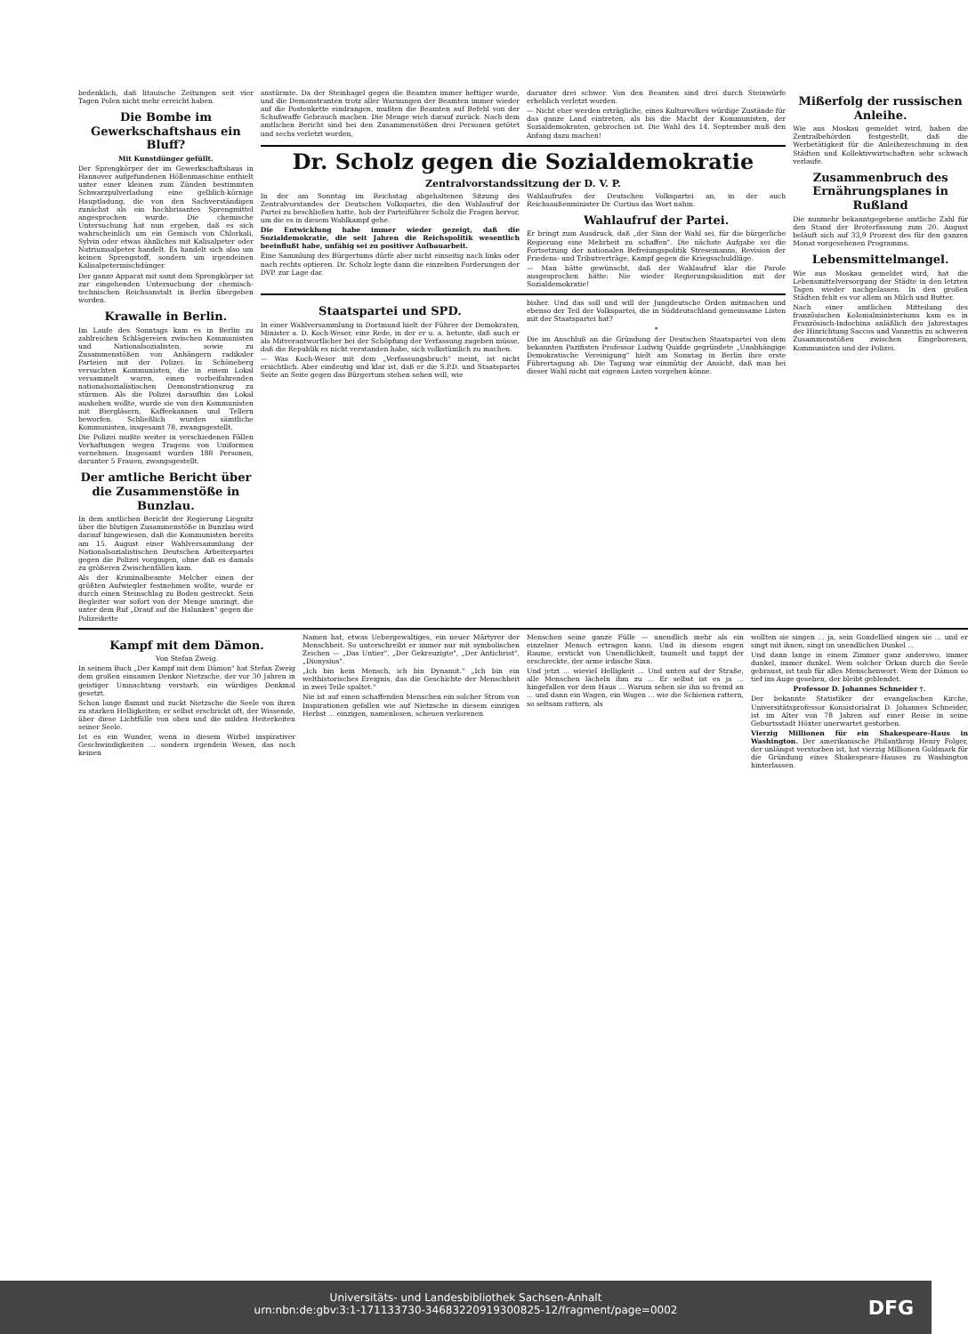bedenklich, daß litauische Zeitungen seit vier Tagen Polen nicht mehr erreicht haben.
Die Bombe im Gewerkschaftshaus ein Bluff?
Mit Kunstdünger gefüllt.
Der Sprengkörper der im Gewerkschaftshaus in Hannover aufgefundenen Höllenmaschine enthielt unter einer kleinen zum Zünden bestimmten Schwarzpulverladung eine gelblich-körnige Hauptladung, die von den Sachverständigen zunächst als ein hochbrisantes Sprengmittel angesprochen wurde. Die chemische Untersuchung hat nun ergeben, daß es sich wahrscheinlich um ein Gemisch von Chlorkali, Sylvin oder etwas ähnliches mit Kalisalpeter oder Natriumsalpeter handelt. Es handelt sich also um keinen Sprengstoff, sondern um irgendeinen Kalisalpetermischdünger.
Der ganze Apparat mit samt dem Sprengkörper ist zur eingehenden Untersuchung der chemisch-technischen Reichsanstalt in Berlin übergeben worden.
Krawalle in Berlin.
Im Laufe des Sonntags kam es in Berlin zu zahlreichen Schlägereien zwischen Kommunisten und Nationalsozialisten, sowie zu Zusammenstößen von Anhängern radikaler Parteien mit der Polizei. In Schöneberg versuchten Kommunisten, die in einem Lokal versammelt waren, einen vorbeifahrenden nationalsozialistischen Demonstrationszug zu stürmen. Als die Polizei daraufhin das Lokal ausheben wollte, wurde sie von den Kommunisten mit Biergläsern, Kaffeekannen und Tellern beworfen. Schließlich wurden sämtliche Kommunisten, insgesamt 78, zwangsgestellt.
Die Polizei mußte weiter in verschiedenen Fällen Verhaftungen wegen Tragens von Uniformen vornehmen. Insgesamt wurden 188 Personen, darunter 5 Frauen, zwangsgestellt.
Der amtliche Bericht über die Zusammenstöße in Bunzlau.
In dem amtlichen Bericht der Regierung Liegnitz über die blutigen Zusammenstöße in Bunzlau wird darauf hingewiesen, daß die Kommunisten bereits am 15. August einer Wahlversammlung der Nationalsozialistischen Deutschen Arbeiterpartei gegen die Polizei vorgingen, ohne daß es damals zu größeren Zwischenfällen kam.
Als der Kriminalbeamte Melcher einen der größten Aufwiegler festnehmen wollte, wurde er durch einen Steinschlag zu Boden gestreckt. Sein Begleiter war sofort von der Menge umringt, die unter dem Ruf „Drauf auf die Halunken" gegen die Polizeikette
anstürmte. Da der Steinhagel gegen die Beamten immer heftiger wurde, und die Demonstranten trotz aller Warnungen der Beamten immer wieder auf die Postenkette eindrangen, mußten die Beamten auf Befehl von der Schußwaffe Gebrauch machen. Die Menge wich darauf zurück. Nach dem amtlichen Bericht sind bei den Zusammenstößen drei Personen getötet und sechs verletzt worden,
darunter drei schwer. Von den Beamten sind drei durch Steinwürfe erheblich verletzt worden.
— Nicht eher werden erträgliche, eines Kulturvolkes würdige Zustände für das ganze Land eintreten, als bis die Macht der Kommunisten, der Sozialdemokraten, gebrochen ist. Die Wahl des 14. September muß den Anfang dazu machen!
Dr. Scholz gegen die Sozialdemokratie
Zentralvorstandssitzung der D. V. P.
In der am Sonntag im Reichstag abgehaltenen Sitzung des Zentralvorstandes der Deutschen Volkspartei, die den Wahlaufruf der Partei zu beschließen hatte, hob der Parteiführer Scholz die Fragen hervor, um die es in diesem Wahlkampf gehe.
Die Entwicklung habe immer wieder gezeigt, daß die Sozialdemokratie, die seit Jahren die Reichspolitik wesentlich beeinflußt habe, unfähig sei zu positiver Aufbauarbeit.
Eine Sammlung des Bürgertums dürfe aber nicht einseitig nach links oder nach rechts optieren. Dr. Scholz legte dann die einzelnen Forderungen der DVP. zur Lage dar.
Wahlaufrufes der Deutschen Volkspartei an, in der auch Reichsaußenminister Dr. Curtius das Wort nahm.
Wahlaufruf der Partei.
Er bringt zum Ausdruck, daß „der Sinn der Wahl sei, für die bürgerliche Regierung eine Mehrheit zu schaffen". Die nächste Aufgabe sei die Fortsetzung der nationalen Befreiungspolitik Stresemanns, Revision der Friedens- und Tributverträge, Kampf gegen die Kriegsschuldlüge.
— Man hätte gewünscht, daß der Wahlaufruf klar die Parole ausgesprochen hätte: Nie wieder Regierungskoalition mit der Sozialdemokratie!
Staatspartei und SPD.
In einer Wahlversammlung in Dortmund hielt der Führer der Demokraten, Minister a. D. Koch-Weser, eine Rede, in der er u. a. betonte, daß auch er als Mitverantwortlicher bei der Schöpfung der Verfassung zugeben müsse, daß die Republik es nicht verstanden habe, sich volkstümlich zu machen.
— Was Koch-Weser mit dem „Verfassungsbruch" meint, ist nicht ersichtlich. Aber eindeutig und klar ist, daß er die S.P.D. und Staatspartei Seite an Seite gegen das Bürgertum stehen sehen will, wie
bisher. Und das soll und will der Jungdeutsche Orden mitmachen und ebenso der Teil der Volkspartei, die in Süddeutschland gemeinsame Listen mit der Staatspartei hat?
*
Die im Anschluß an die Gründung der Deutschen Staatspartei von dem bekannten Pazifisten Professor Ludwig Quidde gegründete „Unabhängige Demokratische Vereinigung" hielt am Sonntag in Berlin ihre erste Führertagung ab. Die Tagung war einmütig der Ansicht, daß man bei dieser Wahl nicht mit eigenen Listen vorgehen könne.
Mißerfolg der russischen Anleihe.
Wie aus Moskau gemeldet wird, haben die Zentralbehörden festgestellt, daß die Werbetätigkeit für die Anleihezeichnung in den Städten und Kollektivwirtschaften sehr schwach verlaufe.
Zusammenbruch des Ernährungsplanes in Rußland
Die nunmehr bekanntgegebene amtliche Zahl für den Stand der Broterfassung zum 20. August beläuft sich auf 33,9 Prozent des für den ganzen Monat vorgesehenen Programms.
Lebensmittelmangel.
Wie aus Moskau gemeldet wird, hat die Lebensmittelversorgung der Städte in den letzten Tagen wieder nachgelassen. In den großen Städten fehlt es vor allem an Milch und Butter.
Nach einer amtlichen Mitteilung des französischen Kolonialministeriums kam es in Französisch-Indochina anläßlich des Jahrestages der Hinrichtung Saccos und Vanzettis zu schweren Zusammenstößen zwischen Eingeborenen, Kommunisten und der Polizei.
Kampf mit dem Dämon.
Von Stefan Zweig.
In seinem Buch „Der Kampf mit dem Dämon" hat Stefan Zweig dem großen einsamen Denker Nietzsche, der vor 30 Jahren in geistiger Umnachtung verstarb, ein würdiges Denkmal gesetzt.
Schon lange flammt und zuckt Nietzsche die Seele von ihren zu starken Helligkeiten; er selbst erschrickt oft, der Wissende, über diese Lichtfülle von oben und die milden Heiterkeiten seiner Seele.
Ist es ein Wunder, wenn in diesem Wirbel inspirativer Geschwindigkeiten ... sondern irgendein Wesen, das noch keinen
Namen hat, etwas Uebergewaltiges, ein neuer Märtyrer der Menschheit. So unterschreibt er immer nur mit symbolischen Zeichen — „Das Untier", „Der Gekreuzigte", „Der Antichrist", „Dionysius".
„Ich bin kein Mensch, ich bin Dynamit." „Ich bin ein welthistorisches Ereignis, das die Geschichte der Menschheit in zwei Teile spaltet."
Nie ist auf einen schaffenden Menschen ein solcher Strom von Inspirationen gefallen wie auf Nietzsche in diesem einzigen Herbst ... einzigen, namenlosen, scheuen verlorenen
Menschen seine ganze Fülle — unendlich mehr als ein einzelner Mensch ertragen kann. Und in diesem engen Raume, erstickt von Unendlichkeit, taumelt und tappt der erschreckte, der arme irdische Sinn.
Und jetzt ... wieviel Helligkeit ... Und unten auf der Straße, alle Menschen lächeln ihm zu ... Er selbst ist es ja ... hingefallen vor dem Haus ... Warum sehen sie ihn so fremd an ... und dann ein Wagen, ein Wagen ... wie die Schienen rattern, so seltsam rattern, als
wollten sie singen ... ja, sein Gondellied singen sie ... und er singt mit ihnen, singt im unendlichen Dunkel ...
Und dann lange in einem Zimmer ganz anderswo, immer dunkel, immer dunkel. Wem solcher Orkan durch die Seele gebraust, ist taub für alles Menschenwort. Wem der Dämon so tief ins Auge gesehen, der bleibt geblendet.
Professor D. Johannes Schneider †.
Der bekannte Statistiker der evangelischen Kirche, Universitätsprofessor Konsistorialrat D. Johannes Schneider, ist im Alter von 78 Jahren auf einer Reise in seine Geburtsstadt Höxter unerwartet gestorben.
Vierzig Millionen für ein Shakespeare-Haus in Washington. Der amerikanische Philanthrop Henry Folger, der unlängst verstorben ist, hat vierzig Millionen Goldmark für die Gründung eines Shakespeare-Hauses zu Washington hinterlassen.
Universitäts- und Landesbibliothek Sachsen-Anhalt
urn:nbn:de:gbv:3:1-171133730-34683220919300825-12/fragment/page=0002
DFG